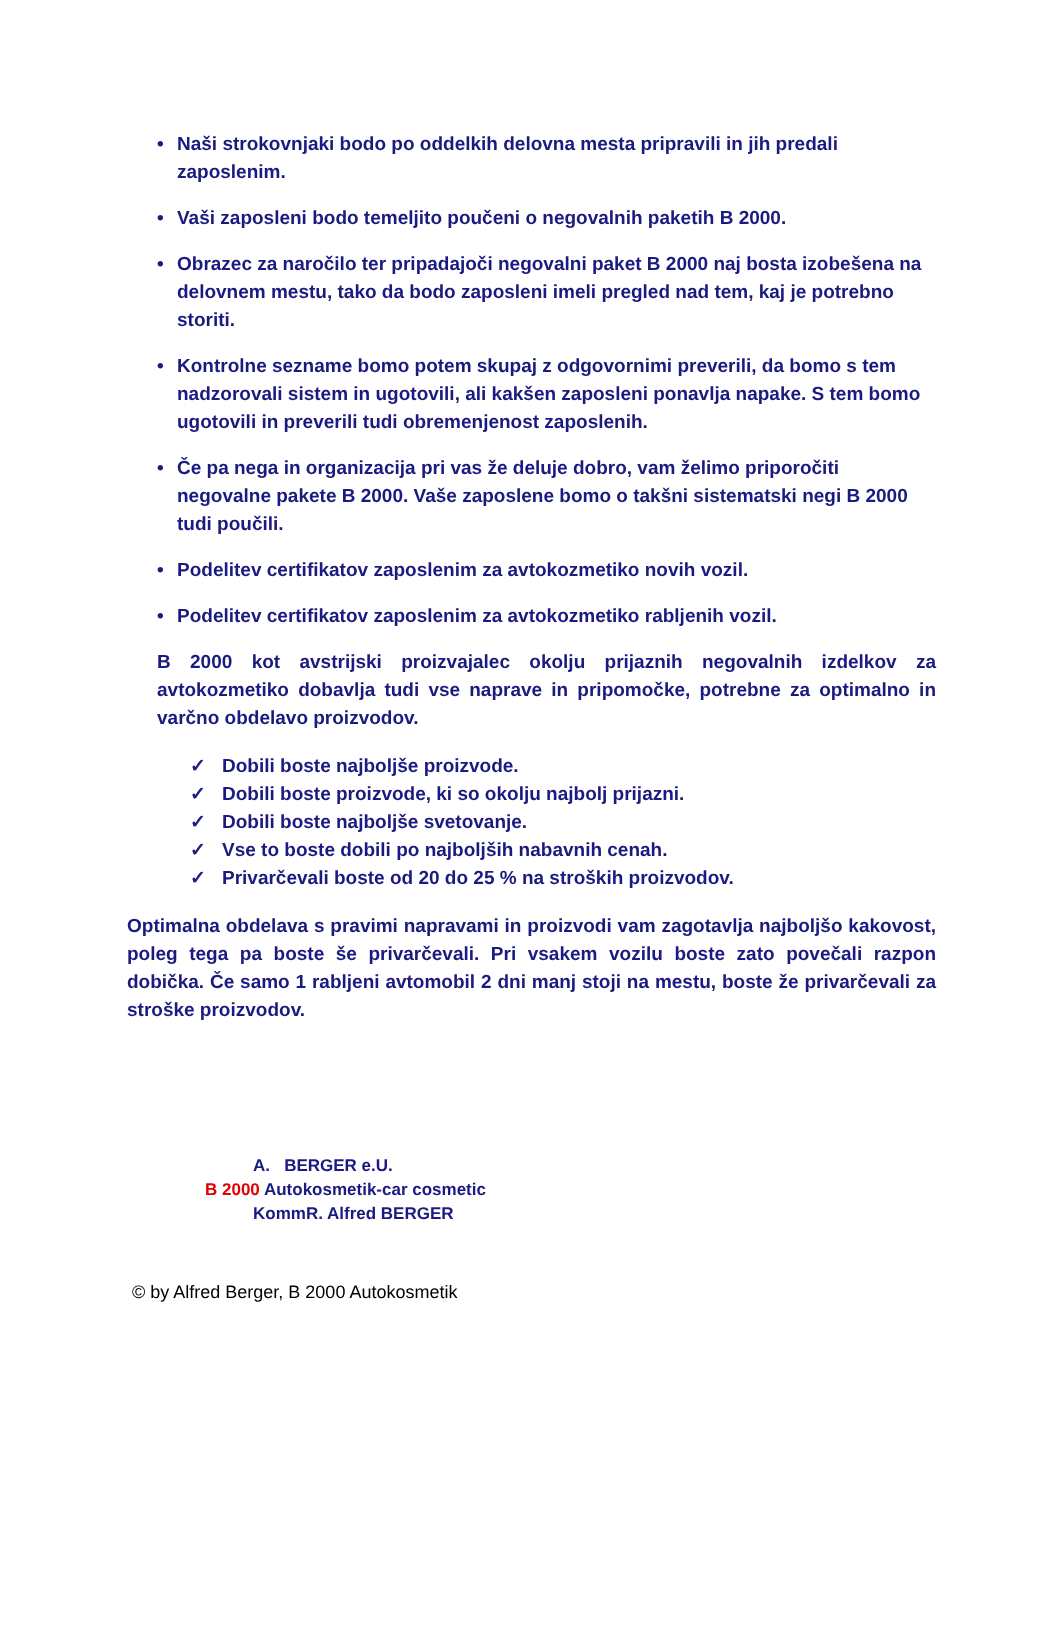• Naši strokovnjaki bodo po oddelkih delovna mesta pripravili in jih predali zaposlenim.
• Vaši zaposleni bodo temeljito poučeni o negovalnih paketih B 2000.
• Obrazec za naročilo ter pripadajoči negovalni paket B 2000 naj bosta izobešena na delovnem mestu, tako da bodo zaposleni imeli pregled nad tem, kaj je potrebno storiti.
• Kontrolne sezname bomo potem skupaj z odgovornimi preverili, da bomo s tem nadzorovali sistem in ugotovili, ali kakšen zaposleni ponavlja napake. S tem bomo ugotovili in preverili tudi obremenjenost zaposlenih.
• Če pa nega in organizacija pri vas že deluje dobro, vam želimo priporočiti negovalne pakete B 2000. Vaše zaposlene bomo o takšni sistematski negi B 2000 tudi poučili.
• Podelitev certifikatov zaposlenim za avtokozmetiko novih vozil.
• Podelitev certifikatov zaposlenim za avtokozmetiko rabljenih vozil.
B 2000 kot avstrijski proizvajalec okolju prijaznih negovalnih izdelkov za avtokozmetiko dobavlja tudi vse naprave in pripomočke, potrebne za optimalno in varčno obdelavo proizvodov.
✓ Dobili boste najboljše proizvode.
✓ Dobili boste proizvode, ki so okolju najbolj prijazni.
✓ Dobili boste najboljše svetovanje.
✓ Vse to boste dobili po najboljših nabavnih cenah.
✓ Privarčevali boste od 20 do 25 % na stroških proizvodov.
Optimalna obdelava s pravimi napravami in proizvodi vam zagotavlja najboljšo kakovost, poleg tega pa boste še privarčevali. Pri vsakem vozilu boste zato povečali razpon dobička. Če samo 1 rabljeni avtomobil 2 dni manj stoji na mestu, boste že privarčevali za stroške proizvodov.
A. BERGER e.U.
B 2000 Autokosmetik-car cosmetic
KommR. Alfred BERGER
© by Alfred Berger, B 2000 Autokosmetik